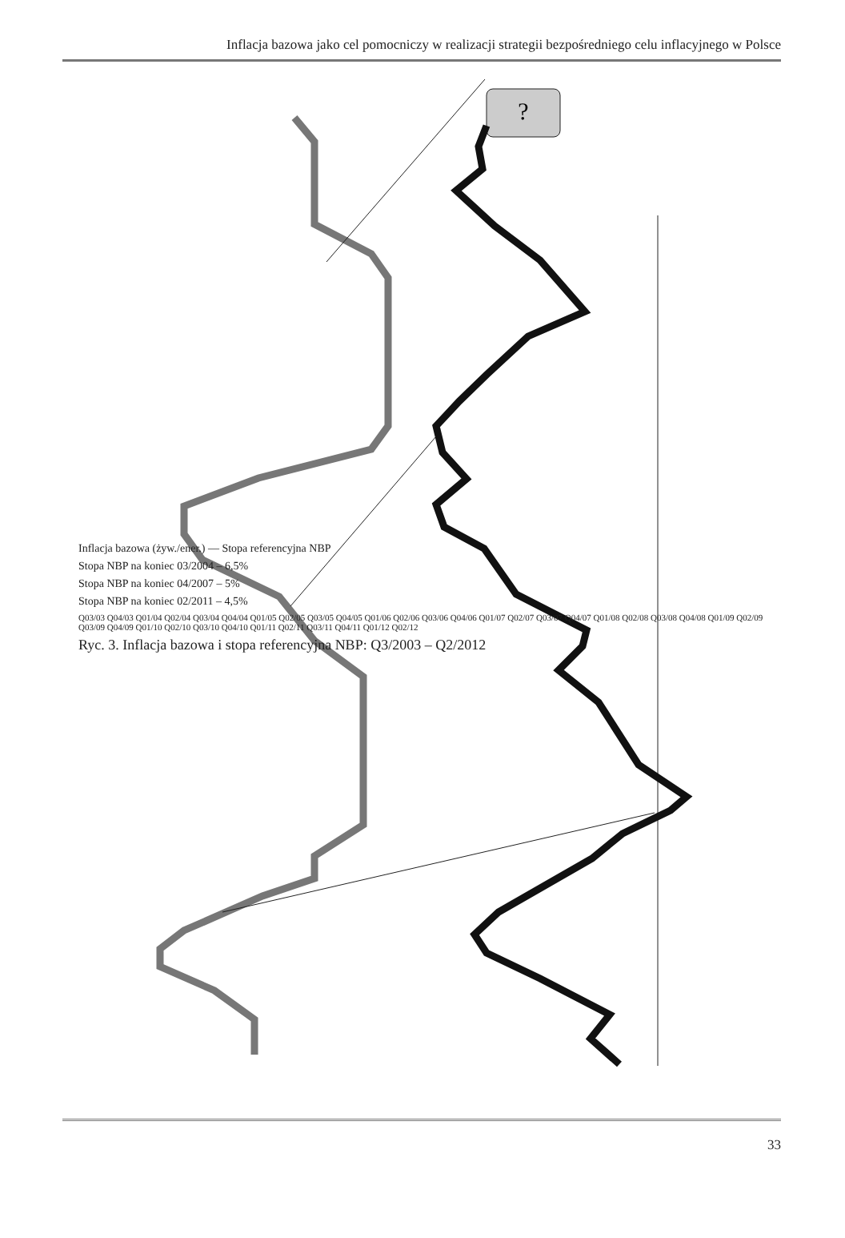Inflacja bazowa jako cel pomocniczy w realizacji strategii bezpośredniego celu inflacyjnego w Polsce
?
Inflacja bazowa (żyw./ener.) — Stopa referencyjna NBP
Stopa NBP na koniec 03/2004 – 6,5%
Stopa NBP na koniec 04/2007 – 5%
Stopa NBP na koniec 02/2011 – 4,5%
Q03/03 Q04/03 Q01/04 Q02/04 Q03/04 Q04/04 Q01/05 Q02/05 Q03/05 Q04/05 Q01/06 Q02/06 Q03/06 Q04/06 Q01/07 Q02/07 Q03/07 Q04/07 Q01/08 Q02/08 Q03/08 Q04/08 Q01/09 Q02/09 Q03/09 Q04/09 Q01/10 Q02/10 Q03/10 Q04/10 Q01/11 Q02/11 Q03/11 Q04/11 Q01/12 Q02/12
Ryc. 3. Inflacja bazowa i stopa referencyjna NBP: Q3/2003 – Q2/2012
33